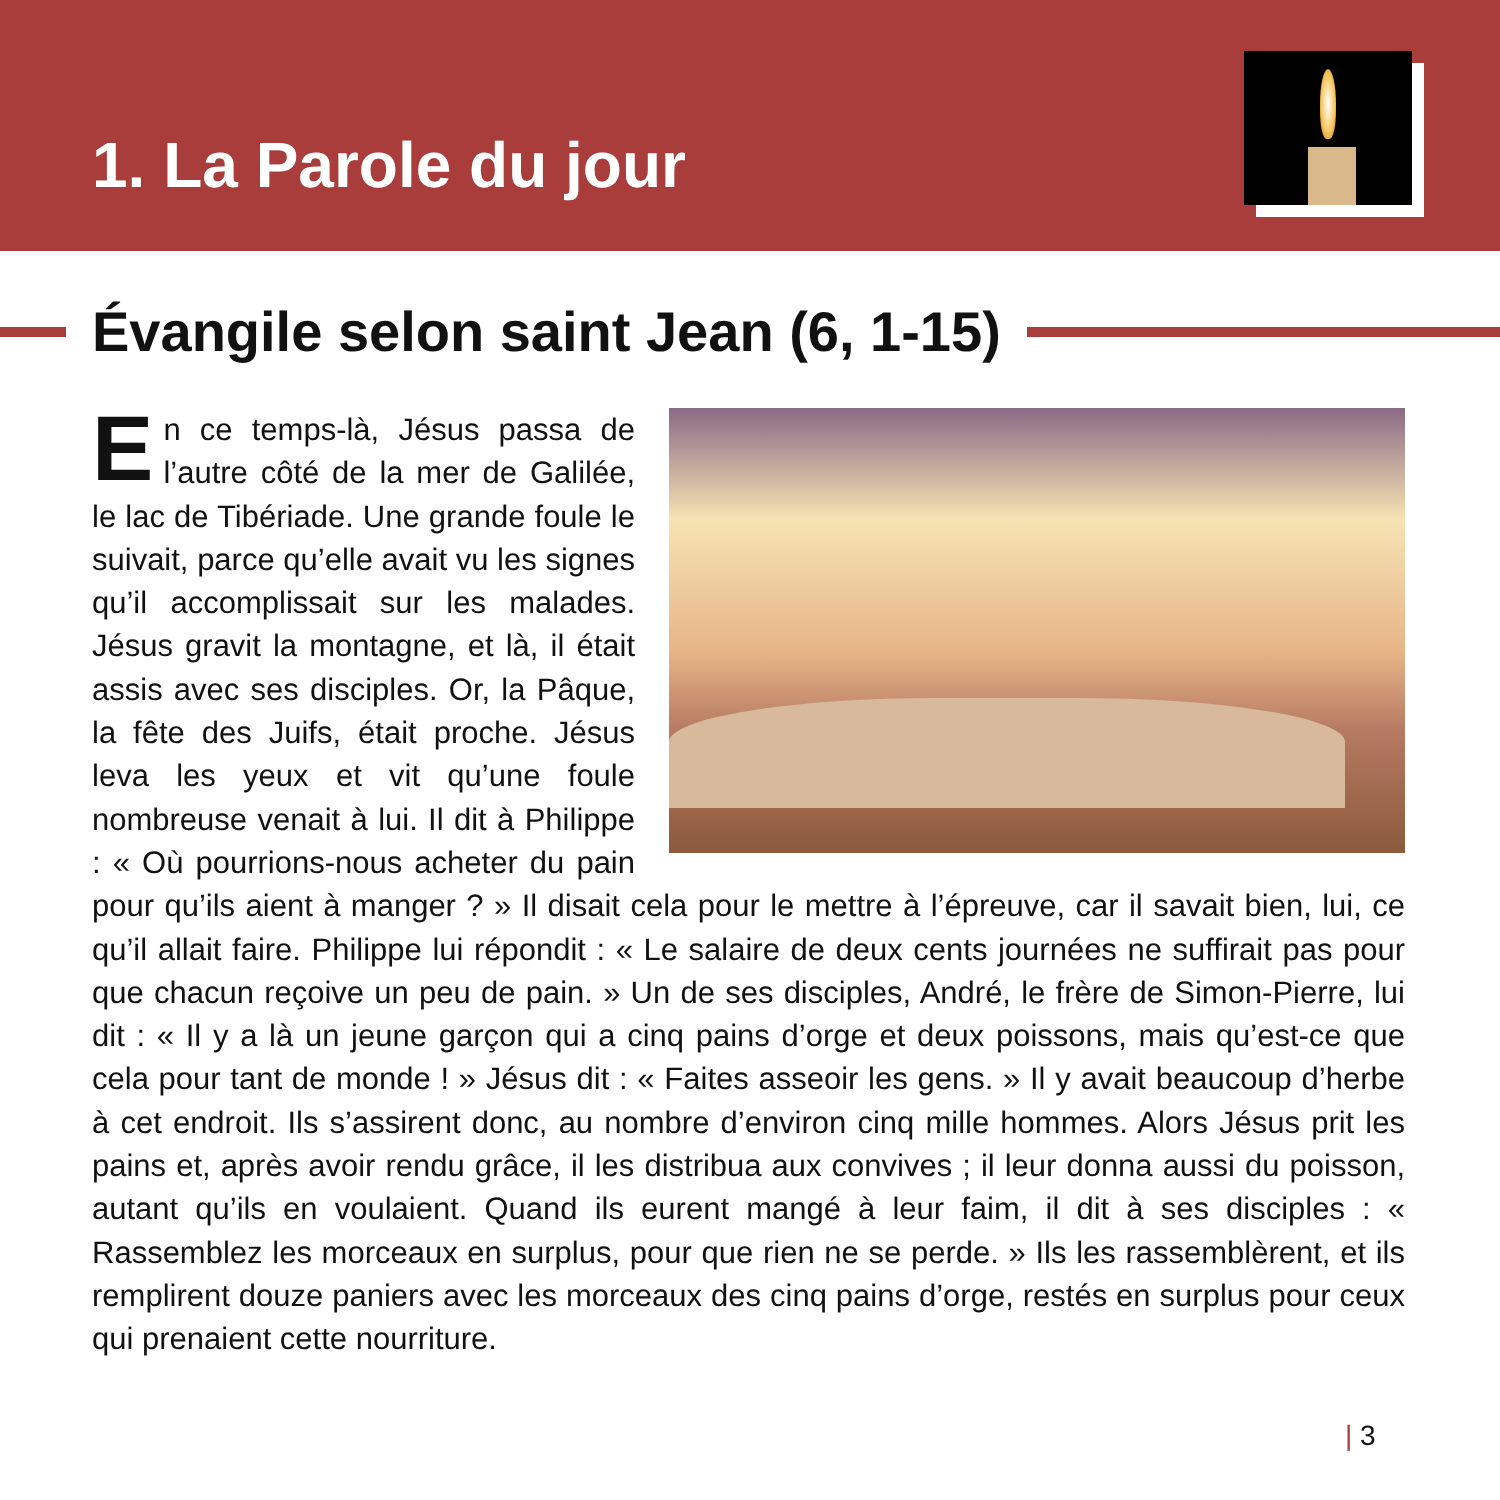1. La Parole du jour
Évangile selon saint Jean (6, 1-15)
En ce temps-là, Jésus passa de l’autre côté de la mer de Galilée, le lac de Tibériade. Une grande foule le suivait, parce qu’elle avait vu les signes qu’il accomplissait sur les malades. Jésus gravit la montagne, et là, il était assis avec ses disciples. Or, la Pâque, la fête des Juifs, était proche. Jésus leva les yeux et vit qu’une foule nombreuse venait à lui. Il dit à Philippe : « Où pourrions-nous acheter du pain pour qu’ils aient à manger ? » Il disait cela pour le mettre à l’épreuve, car il savait bien, lui, ce qu’il allait faire. Philippe lui répondit : « Le salaire de deux cents journées ne suffirait pas pour que chacun reçoive un peu de pain. » Un de ses disciples, André, le frère de Simon-Pierre, lui dit : « Il y a là un jeune garçon qui a cinq pains d’orge et deux poissons, mais qu’est-ce que cela pour tant de monde ! » Jésus dit : « Faites asseoir les gens. » Il y avait beaucoup d’herbe à cet endroit. Ils s’assirent donc, au nombre d’environ cinq mille hommes. Alors Jésus prit les pains et, après avoir rendu grâce, il les distribua aux convives ; il leur donna aussi du poisson, autant qu’ils en voulaient. Quand ils eurent mangé à leur faim, il dit à ses disciples : « Rassemblez les morceaux en surplus, pour que rien ne se perde. » Ils les rassemblèrent, et ils remplirent douze paniers avec les morceaux des cinq pains d’orge, restés en surplus pour ceux qui prenaient cette nourriture.
| 3